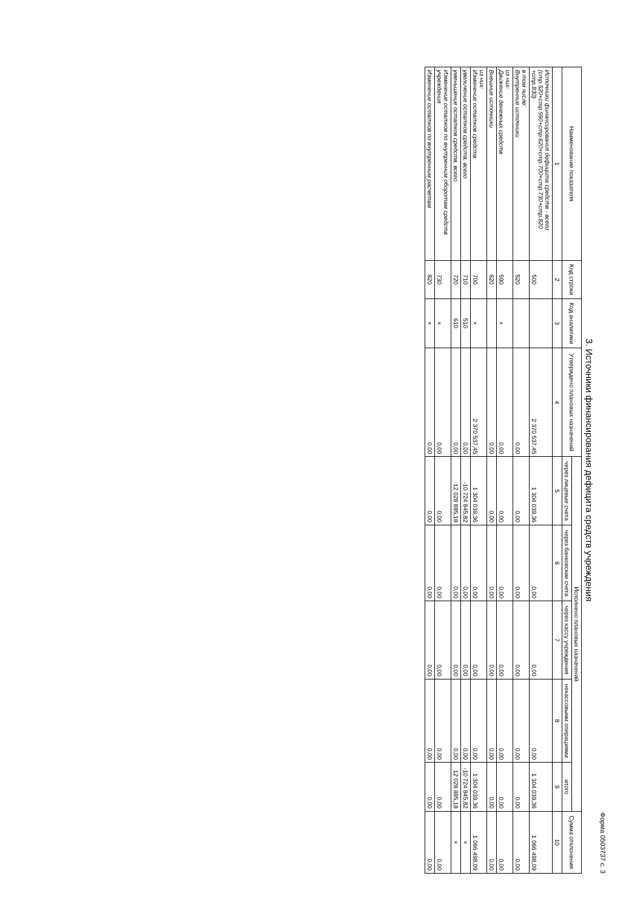Форма 0503737 с. 3
3. Источники финансирования дефицита средств учреждения
| Наименование показателя | Код строки | Код аналитики | Утверждено плановых назначений | Исполнено плановых назначений | | | | | Сумма отклонения |
| --- | --- | --- | --- | --- | --- | --- | --- | --- | --- |
| | | | | через лицевые счета | через банковские счета | через кассу учреждения | некассовыми операциями | итого | |
| 1 | 2 | 3 | 4 | 5 | 6 | 7 | 8 | 9 | 10 |
| Источники финансирования дефицита средств - всего (стр.520+стр.590+стр.620+стр.700+стр.730+стр.820 +стр.830) | 500 | | 2 370 537,45 | 1 304 039,36 | 0,00 | 0,00 | 0,00 | 1 304 039,36 | 1 066 498,09 |
| в том числе: Внутренние источники | 520 | | 0,00 | 0,00 | 0,00 | 0,00 | 0,00 | 0,00 | 0,00 |
| из них: Движение денежных средств | 590 | × | 0,00 | 0,00 | 0,00 | 0,00 | 0,00 | 0,00 | 0,00 |
| Внешние источники | 620 | | 0,00 | 0,00 | 0,00 | 0,00 | 0,00 | 0,00 | 0,00 |
| из них: Изменение остатков средств | 700 | × | 2 370 537,45 | 1 304 039,36 | 0,00 | 0,00 | 0,00 | 1 304 039,36 | 1 066 498,09 |
| увеличение остатков средств, всего | 710 | 510 | 0,00 | -10 724 845,82 | 0,00 | 0,00 | 0,00 | -10 724 845,82 | × |
| уменьшение остатков средств, всего | 720 | 610 | 0,00 | 12 028 885,18 | 0,00 | 0,00 | 0,00 | 12 028 885,18 | × |
| Изменение остатков по внутренним оборотам средств учреждения | 730 | × | 0,00 | 0,00 | 0,00 | 0,00 | 0,00 | 0,00 | 0,00 |
| Изменение остатков по внутренним расчетам | 820 | × | 0,00 | 0,00 | 0,00 | 0,00 | 0,00 | 0,00 | 0,00 |